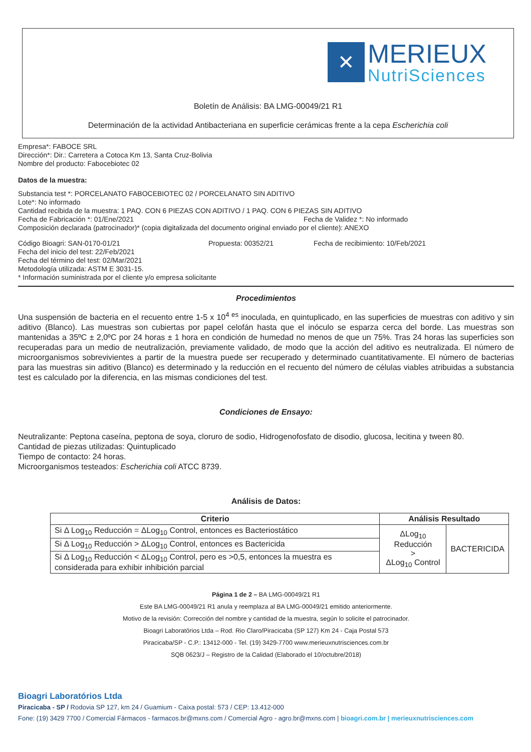✕
MERIEUX
NutriSciences
Boletín de Análisis: BA LMG-00049/21 R1
Determinación de la actividad Antibacteriana en superficie cerámicas frente a la cepa Escherichia coli
Empresa*: FABOCE SRL
Dirección*: Dir.: Carretera a Cotoca Km 13, Santa Cruz-Bolivia
Nombre del producto: Fabocebiotec 02
Datos de la muestra:
Substancia test *: PORCELANATO FABOCEBIOTEC 02 / PORCELANATO SIN ADITIVO
Lote*: No informado
Cantidad recibida de la muestra: 1 PAQ. CON 6 PIEZAS CON ADITIVO / 1 PAQ. CON 6 PIEZAS SIN ADITIVO
Fecha de Fabricación *: 01/Ene/2021 Fecha de Validez *: No informado
Composición declarada (patrocinador)* (copia digitalizada del documento original enviado por el cliente): ANEXO
Código Bioagri: SAN-0170-01/21 Propuesta: 00352/21 Fecha de recibimiento: 10/Feb/2021
Fecha del inicio del test: 22/Feb/2021
Fecha del término del test: 02/Mar/2021
Metodología utilizada: ASTM E 3031-15.
* Información suministrada por el cliente y/o empresa solicitante
Procedimientos
Una suspensión de bacteria en el recuento entre 1-5 x 10<sup>4 es</sup> inoculada, en quintuplicado, en las superficies de muestras con aditivo y sin aditivo (Blanco). Las muestras son cubiertas por papel celofán hasta que el inóculo se esparza cerca del borde. Las muestras son mantenidas a 35ºC ± 2,0ºC por 24 horas ± 1 hora en condición de humedad no menos de que un 75%. Tras 24 horas las superficies son recuperadas para un medio de neutralización, previamente validado, de modo que la acción del aditivo es neutralizada. El número de microorganismos sobrevivientes a partir de la muestra puede ser recuperado y determinado cuantitativamente. El número de bacterias para las muestras sin aditivo (Blanco) es determinado y la reducción en el recuento del número de células viables atribuidas a substancia test es calculado por la diferencia, en las mismas condiciones del test.
Condiciones de Ensayo:
Neutralizante: Peptona caseína, peptona de soya, cloruro de sodio, Hidrogenofosfato de disodio, glucosa, lecitina y tween 80.
Cantidad de piezas utilizadas: Quintuplicado
Tiempo de contacto: 24 horas.
Microorganismos testeados: Escherichia coli ATCC 8739.
Análisis de Datos:
| Criterio | Análisis Resultado | |
| --- | --- | --- |
| Si Δ Log<sub>10</sub> Reducción = ΔLog<sub>10</sub> Control, entonces es Bacteriostático | ΔLog<sub>10</sub> Reducción > ΔLog<sub>10</sub> Control | BACTERICIDA |
| Si Δ Log<sub>10</sub> Reducción > ΔLog<sub>10</sub> Control, entonces es Bactericida | | |
| Si Δ Log<sub>10</sub> Reducción < ΔLog<sub>10</sub> Control, pero es >0,5, entonces la muestra es considerada para exhibir inhibición parcial | | |
Página 1 de 2 – BA LMG-00049/21 R1
Este BA LMG-00049/21 R1 anula y reemplaza al BA LMG-00049/21 emitido anteriormente.
Motivo de la revisión: Corrección del nombre y cantidad de la muestra, según lo solicite el patrocinador.
Bioagri Laboratórios Ltda – Rod. Rio Claro/Piracicaba (SP 127) Km 24 - Caja Postal 573
Piracicaba/SP - C.P.: 13412-000 - Tel. (19) 3429-7700 www.merieuxnutrisciences.com.br
SQB 0623/J – Registro de la Calidad (Elaborado el 10/octubre/2018)
Bioagri Laboratórios Ltda
Piracicaba - SP / Rodovia SP 127, km 24 / Guamium - Caixa postal: 573 / CEP: 13.412-000
Fone: (19) 3429 7700 / Comercial Fármacos - farmacos.br@mxns.com / Comercial Agro - agro.br@mxns.com | bioagri.com.br | merieuxnutrisciences.com